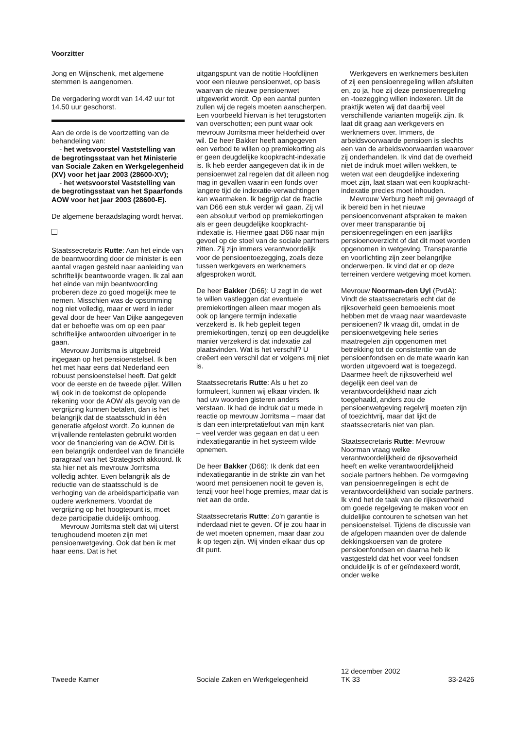Voorzitter
Jong en Wijnschenk, met algemene stemmen is aangenomen.
De vergadering wordt van 14.42 uur tot 14.50 uur geschorst.
Aan de orde is de voortzetting van de behandeling van:
- het wetsvoorstel Vaststelling van de begrotingsstaat van het Ministerie van Sociale Zaken en Werkgelegenheid (XV) voor het jaar 2003 (28600-XV);
- het wetsvoorstel Vaststelling van de begrotingsstaat van het Spaarfonds AOW voor het jaar 2003 (28600-E).
De algemene beraadslaging wordt hervat.
Staatssecretaris Rutte: Aan het einde van de beantwoording door de minister is een aantal vragen gesteld naar aanleiding van schriftelijk beantwoorde vragen. Ik zal aan het einde van mijn beantwoording proberen deze zo goed mogelijk mee te nemen. Misschien was de opsomming nog niet volledig, maar er werd in ieder geval door de heer Van Dijke aangegeven dat er behoefte was om op een paar schriftelijke antwoorden uitvoeriger in te gaan.
Mevrouw Jorritsma is uitgebreid ingegaan op het pensioenstelsel. Ik ben het met haar eens dat Nederland een robuust pensioenstelsel heeft. Dat geldt voor de eerste en de tweede pijler. Willen wij ook in de toekomst de oplopende rekening voor de AOW als gevolg van de vergrijzing kunnen betalen, dan is het belangrijk dat de staatsschuld in één generatie afgelost wordt. Zo kunnen de vrijvallende rentelasten gebruikt worden voor de financiering van de AOW. Dit is een belangrijk onderdeel van de financiële paragraaf van het Strategisch akkoord. Ik sta hier net als mevrouw Jorritsma volledig achter. Even belangrijk als de reductie van de staatsschuld is de verhoging van de arbeidsparticipatie van oudere werknemers. Voordat de vergrijzing op het hoogtepunt is, moet deze participatie duidelijk omhoog.
Mevrouw Jorritsma stelt dat wij uiterst terughoudend moeten zijn met pensioenwetgeving. Ook dat ben ik met haar eens. Dat is het
uitgangspunt van de notitie Hoofdlijnen voor een nieuwe pensioenwet, op basis waarvan de nieuwe pensioenwet uitgewerkt wordt. Op een aantal punten zullen wij de regels moeten aanscherpen. Een voorbeeld hiervan is het terugstorten van overschotten; een punt waar ook mevrouw Jorritsma meer helderheid over wil. De heer Bakker heeft aangegeven een verbod te willen op premiekorting als er geen deugdelijke koopkracht-indexatie is. Ik heb eerder aangegeven dat ik in de pensioenwet zal regelen dat dit alleen nog mag in gevallen waarin een fonds over langere tijd de indexatie-verwachtingen kan waarmaken. Ik begrijp dat de fractie van D66 een stuk verder wil gaan. Zij wil een absoluut verbod op premiekortingen als er geen deugdelijke koopkracht-indexatie is. Hiermee gaat D66 naar mijn gevoel op de stoel van de sociale partners zitten. Zij zijn immers verantwoordelijk voor de pensioentoezegging, zoals deze tussen werkgevers en werknemers afgesproken wordt.
De heer Bakker (D66): U zegt in de wet te willen vastleggen dat eventuele premiekortingen alleen maar mogen als ook op langere termijn indexatie verzekerd is. Ik heb gepleit tegen premiekortingen, tenzij op een deugdelijke manier verzekerd is dat indexatie zal plaatsvinden. Wat is het verschil? U creëert een verschil dat er volgens mij niet is.
Staatssecretaris Rutte: Als u het zo formuleert, kunnen wij elkaar vinden. Ik had uw woorden gisteren anders verstaan. Ik had de indruk dat u mede in reactie op mevrouw Jorritsma – maar dat is dan een interpretatiefout van mijn kant – veel verder was gegaan en dat u een indexatiegarantie in het systeem wilde opnemen.
De heer Bakker (D66): Ik denk dat een indexatiegarantie in de strikte zin van het woord met pensioenen nooit te geven is, tenzij voor heel hoge premies, maar dat is niet aan de orde.
Staatssecretaris Rutte: Zo’n garantie is inderdaad niet te geven. Of je zou haar in de wet moeten opnemen, maar daar zou ik op tegen zijn. Wij vinden elkaar dus op dit punt.
Werkgevers en werknemers besluiten of zij een pensioenregeling willen afsluiten en, zo ja, hoe zij deze pensioenregeling en -toezegging willen indexeren. Uit de praktijk weten wij dat daarbij veel verschillende varianten mogelijk zijn. Ik laat dit graag aan werkgevers en werknemers over. Immers, de arbeidsvoorwaarde pensioen is slechts een van de arbeidsvoorwaarden waarover zij onderhandelen. Ik vind dat de overheid niet de indruk moet willen wekken, te weten wat een deugdelijke indexering moet zijn, laat staan wat een koopkracht-indexatie precies moet inhouden.
Mevrouw Verburg heeft mij gevraagd of ik bereid ben in het nieuwe pensioenconvenant afspraken te maken over meer transparantie bij pensioenregelingen en een jaarlijks pensioenoverzicht of dat dit moet worden opgenomen in wetgeving. Transparantie en voorlichting zijn zeer belangrijke onderwerpen. Ik vind dat er op deze terreinen verdere wetgeving moet komen.
Mevrouw Noorman-den Uyl (PvdA): Vindt de staatssecretaris echt dat de rijksoverheid geen bemoeienis moet hebben met de vraag naar waardevaste pensioenen? Ik vraag dit, omdat in de pensioenwetgeving hele series maatregelen zijn opgenomen met betrekking tot de consistentie van de pensioenfondsen en de mate waarin kan worden uitgevoerd wat is toegezegd. Daarmee heeft de rijksoverheid wel degelijk een deel van de verantwoordelijkheid naar zich toegehaald, anders zou de pensioenwetgeving regelvrij moeten zijn of toezichtvrij, maar dat lijkt de staatssecretaris niet van plan.
Staatssecretaris Rutte: Mevrouw Noorman vraag welke verantwoordelijkheid de rijksoverheid heeft en welke verantwoordelijkheid sociale partners hebben. De vormgeving van pensioenregelingen is echt de verantwoordelijkheid van sociale partners. Ik vind het de taak van de rijksoverheid om goede regelgeving te maken voor en duidelijke contouren te schetsen van het pensioenstelsel. Tijdens de discussie van de afgelopen maanden over de dalende dekkingskoersen van de grotere pensioenfondsen en daarna heb ik vastgesteld dat het voor veel fondsen onduidelijk is of er geïndexeerd wordt, onder welke
Tweede Kamer
Sociale Zaken en Werkgelegenheid
12 december 2002
TK 33
33-2426